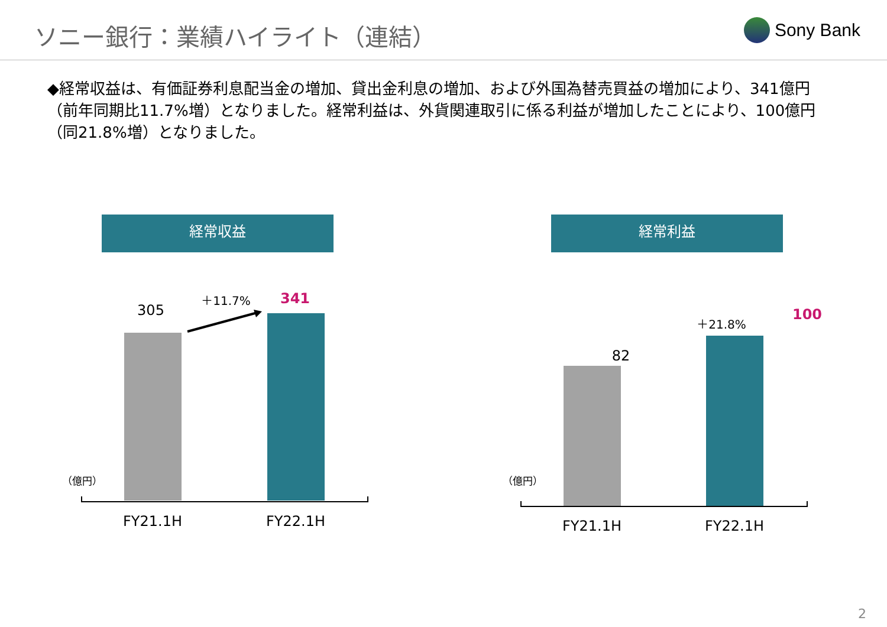ソニー銀行：業績ハイライト（連結）
Sony Bank
◆経常収益は、有価証券利息配当金の増加、貸出金利息の増加、および外国為替売買益の増加により、341億円（前年同期比11.7%増）となりました。経常利益は、外貨関連取引に係る利益が増加したことにより、100億円（同21.8%増）となりました。
経常収益
305
＋11.7% 341
（億円）
FY21.1H FY22.1H
経常利益
82
＋21.8% 100
（億円）
FY21.1H FY22.1H
2